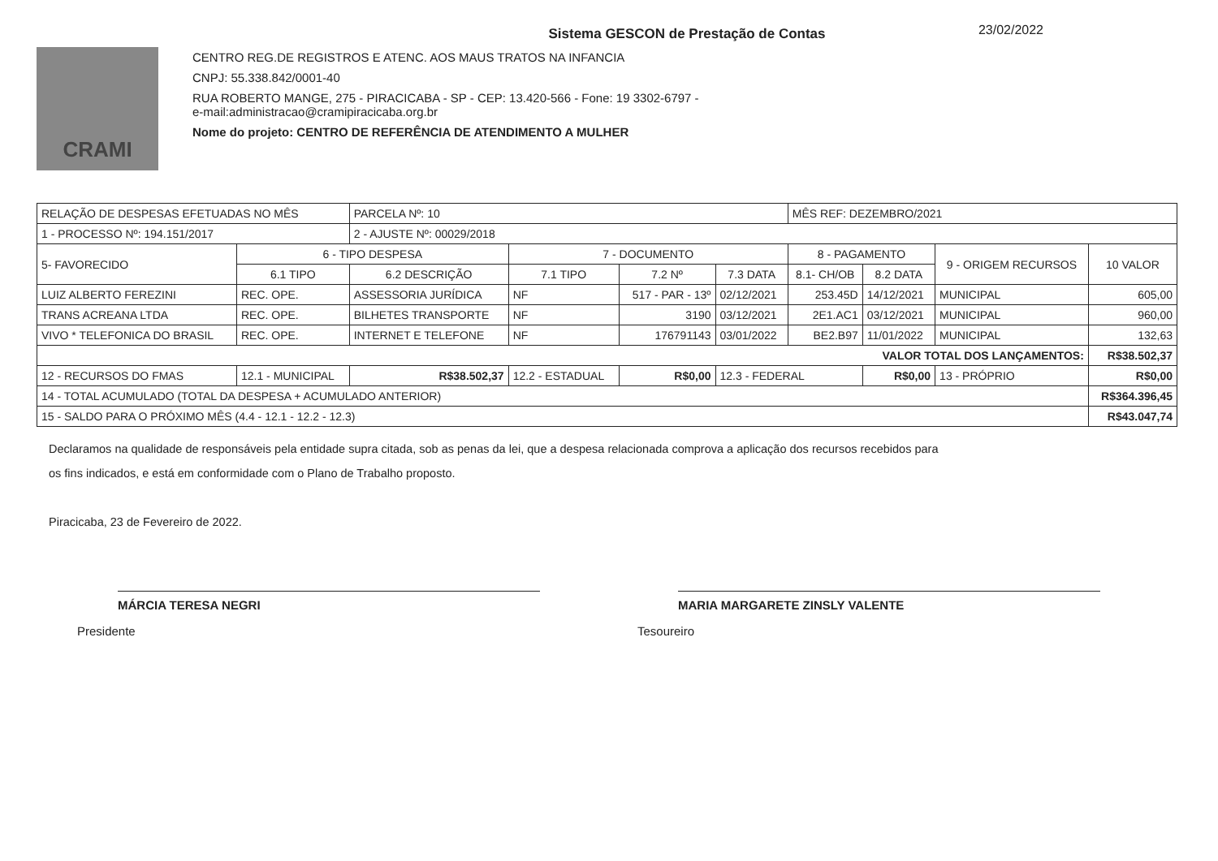23/02/2022
CRAMI
Sistema GESCON de Prestação de Contas
CENTRO REG.DE REGISTROS E ATENC. AOS MAUS TRATOS NA INFANCIA
CNPJ: 55.338.842/0001-40
RUA ROBERTO MANGE, 275 - PIRACICABA - SP - CEP: 13.420-566 - Fone: 19 3302-6797 -
e-mail:administracao@cramipiracicaba.org.br
Nome do projeto: CENTRO DE REFERÊNCIA DE ATENDIMENTO A MULHER
| RELAÇÃO DE DESPESAS EFETUADAS NO MÊS | | PARCELA Nº: 10 | | | | MÊS REF: DEZEMBRO/2021 | | | | |
| 1 - PROCESSO Nº: 194.151/2017 | | 2 - AJUSTE Nº: 00029/2018 | | | | | | | | |
| 5- FAVORECIDO | 6 - TIPO DESPESA | | 7 - DOCUMENTO | | | 8 - PAGAMENTO | | 9 - ORIGEM RECURSOS | 10 VALOR | |
| | 6.1 TIPO | 6.2 DESCRIÇÃO | 7.1 TIPO | 7.2 Nº | 7.3 DATA | 8.1- CH/OB | 8.2 DATA | | | |
| LUIZ ALBERTO FEREZINI | REC. OPE. | ASSESSORIA JURÍDICA | NF | 517 - PAR - 13º | 02/12/2021 | 253.45D | 14/12/2021 | MUNICIPAL | 605,00 | |
| TRANS ACREANA LTDA | REC. OPE. | BILHETES TRANSPORTE | NF | 3190 | 03/12/2021 | 2E1.AC1 | 03/12/2021 | MUNICIPAL | 960,00 | |
| VIVO * TELEFONICA DO BRASIL | REC. OPE. | INTERNET E TELEFONE | NF | 176791143 | 03/01/2022 | BE2.B97 | 11/01/2022 | MUNICIPAL | 132,63 | |
| VALOR TOTAL DOS LANÇAMENTOS: | | | | | | | | | R$38.502,37 | |
| 12 - RECURSOS DO FMAS | 12.1 - MUNICIPAL | R$38.502,37 | 12.2 - ESTADUAL | R$0,00 | 12.3 - FEDERAL | | R$0,00 | 13 - PRÓPRIO | | R$0,00 |
| 14 - TOTAL ACUMULADO (TOTAL DA DESPESA + ACUMULADO ANTERIOR) | | | | | | | | | R$364.396,45 | |
| 15 - SALDO PARA O PRÓXIMO MÊS (4.4 - 12.1 - 12.2 - 12.3) | | | | | | | | | R$43.047,74 | |
Declaramos na qualidade de responsáveis pela entidade supra citada, sob as penas da lei, que a despesa relacionada comprova a aplicação dos recursos recebidos para
os fins indicados, e está em conformidade com o Plano de Trabalho proposto.
Piracicaba, 23 de Fevereiro de 2022.
MÁRCIA TERESA NEGRI
Presidente
MARIA MARGARETE ZINSLY VALENTE
Tesoureiro